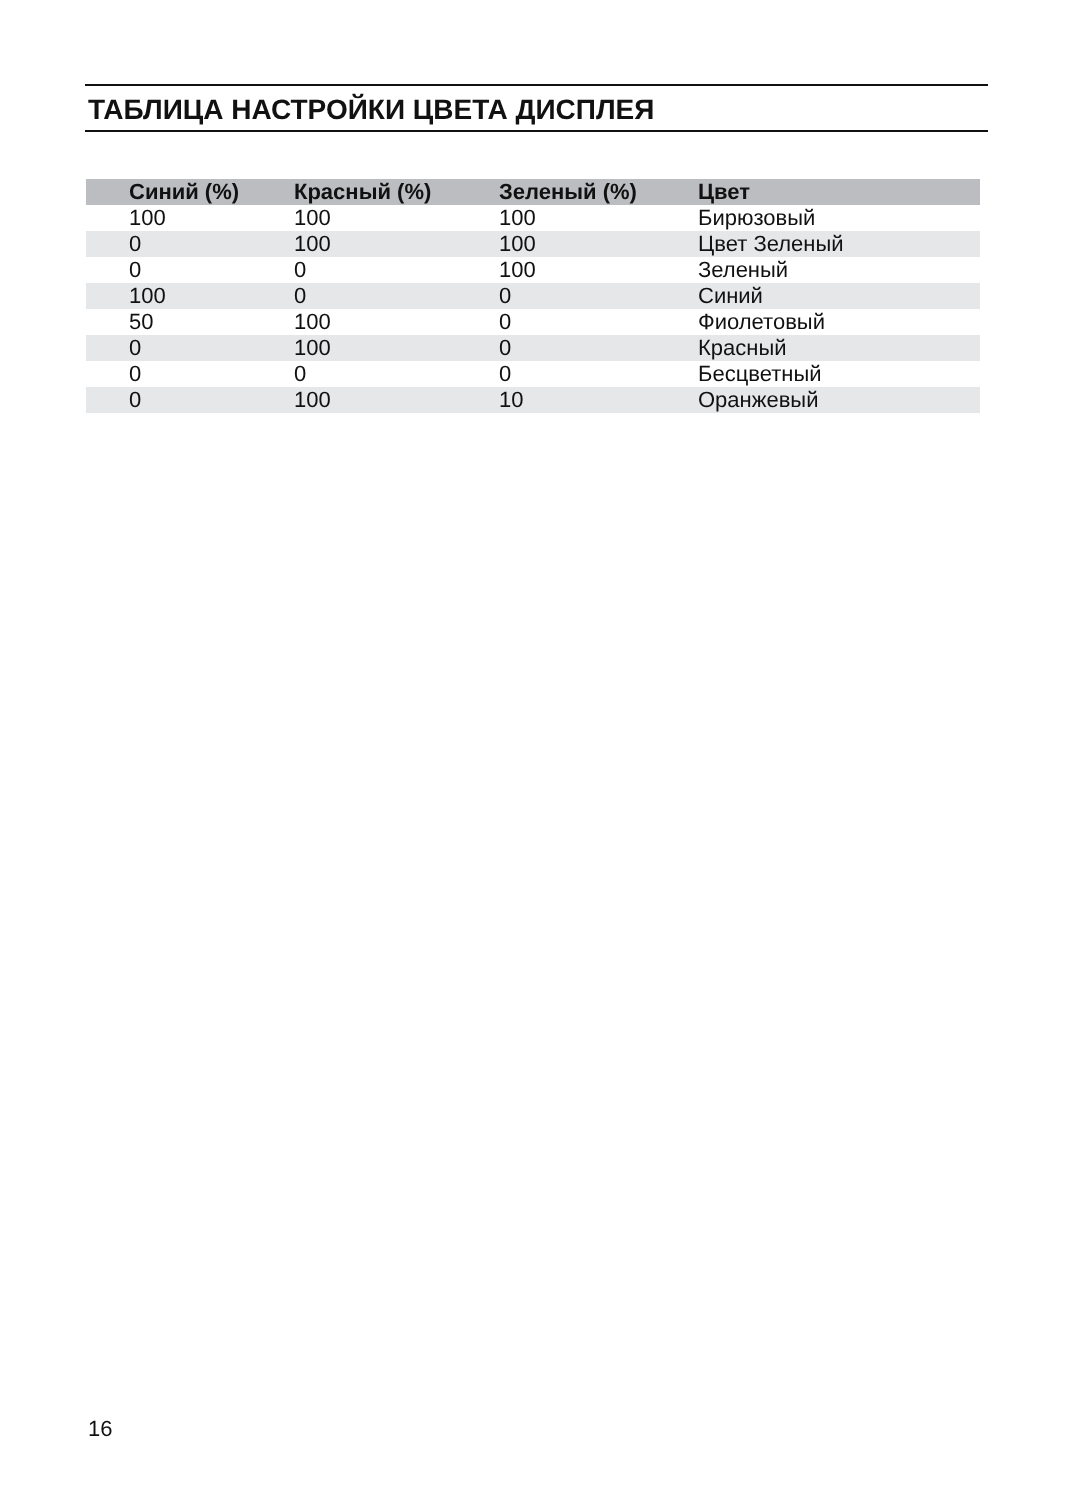ТАБЛИЦА НАСТРОЙКИ ЦВЕТА ДИСПЛЕЯ
| Синий (%) | Красный (%) | Зеленый (%) | Цвет |
| --- | --- | --- | --- |
| 100 | 100 | 100 | Бирюзовый |
| 0 | 100 | 100 | Цвет Зеленый |
| 0 | 0 | 100 | Зеленый |
| 100 | 0 | 0 | Синий |
| 50 | 100 | 0 | Фиолетовый |
| 0 | 100 | 0 | Красный |
| 0 | 0 | 0 | Бесцветный |
| 0 | 100 | 10 | Оранжевый |
16